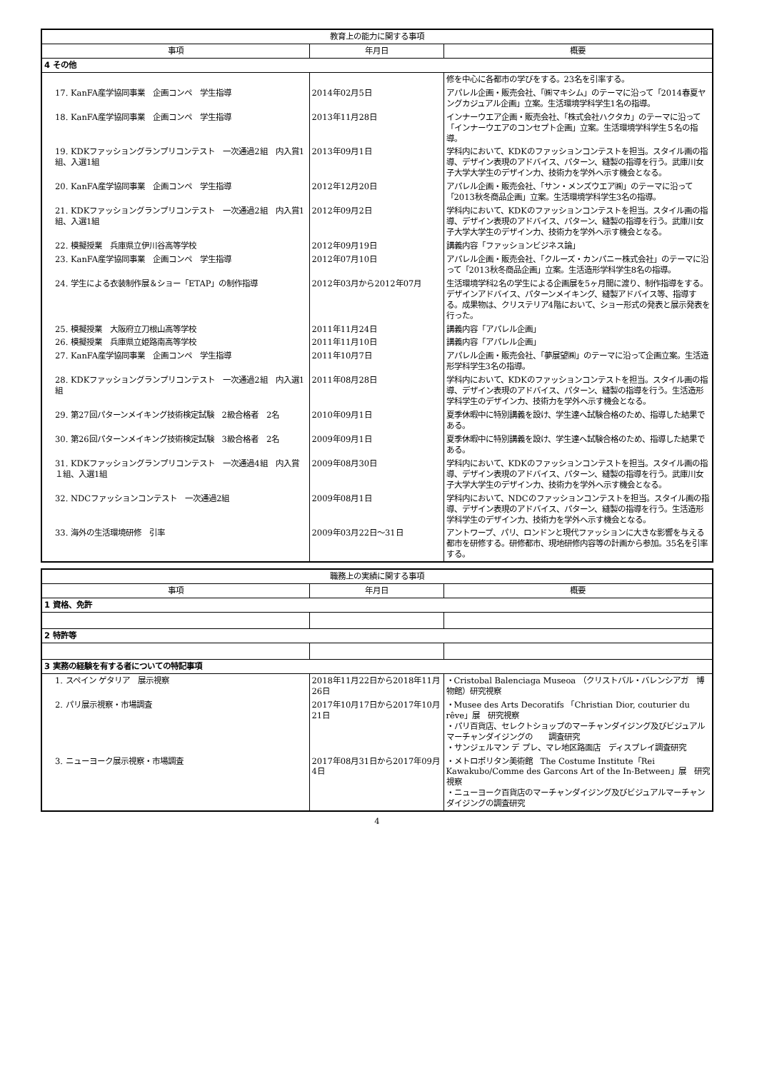| 教育上の能力に関する事項 | | |
| --- | --- | --- |
| 事項 | 年月日 | 概要 |
| 4 その他 | | |
| | | 修を中心に各都市の学びをする。23名を引率する。 |
| 17. KanFA産学協同事業 企画コンペ 学生指導 | 2014年02月5日 | アパレル企画・販売会社、「㈱マキシム」のテーマに沿って「2014春夏ヤングカジュアル企画」立案。生活環境学科学生1名の指導。 |
| 18. KanFA産学協同事業 企画コンペ 学生指導 | 2013年11月28日 | インナーウエア企画・販売会社、「株式会社ハクタカ」のテーマに沿って「インナーウエアのコンセプト企画」立案。生活環境学科学生５名の指導。 |
| 19. KDKファッショングランプリコンテスト 一次通過2組 内入賞1組、入選1組 | 2013年09月1日 | 学科内において、KDKのファッションコンテストを担当。スタイル画の指導、デザイン表現のアドバイス、パターン、縫製の指導を行う。武庫川女子大学大学生のデザイン力、技術力を学外へ示す機会となる。 |
| 20. KanFA産学協同事業 企画コンペ 学生指導 | 2012年12月20日 | アパレル企画・販売会社、「サン・メンズウエア㈱」のテーマに沿って「2013秋冬商品企画」立案。生活環境学科学生3名の指導。 |
| 21. KDKファッショングランプリコンテスト 一次通過2組 内入賞1組、入選1組 | 2012年09月2日 | 学科内において、KDKのファッションコンテストを担当。スタイル画の指導、デザイン表現のアドバイス、パターン、縫製の指導を行う。武庫川女子大学大学生のデザイン力、技術力を学外へ示す機会となる。 |
| 22. 模擬授業 兵庫県立伊川谷高等学校 | 2012年09月19日 | 講義内容「ファッションビジネス論」 |
| 23. KanFA産学協同事業 企画コンペ 学生指導 | 2012年07月10日 | アパレル企画・販売会社、「クルーズ・カンパニー株式会社」のテーマに沿って「2013秋冬商品企画」立案。生活造形学科学生8名の指導。 |
| 24. 学生による衣装制作展＆ショー「ETAP」の制作指導 | 2012年03月から2012年07月 | 生活環境学科2名の学生による企画展を5ヶ月間に渡り、制作指導をする。デザインアドバイス、パターンメイキング、縫製アドバイス等、指導する。成果物は、クリステリア4階において、ショー形式の発表と展示発表を行った。 |
| 25. 模擬授業 大阪府立刀根山高等学校 | 2011年11月24日 | 講義内容「アパレル企画」 |
| 26. 模擬授業 兵庫県立姫路南高等学校 | 2011年11月10日 | 講義内容「アパレル企画」 |
| 27. KanFA産学協同事業 企画コンペ 学生指導 | 2011年10月7日 | アパレル企画・販売会社、「夢展望㈱」のテーマに沿って企画立案。生活造形学科学生3名の指導。 |
| 28. KDKファッショングランプリコンテスト 一次通過2組 内入選1組 | 2011年08月28日 | 学科内において、KDKのファッションコンテストを担当。スタイル画の指導、デザイン表現のアドバイス、パターン、縫製の指導を行う。生活造形学科学生のデザイン力、技術力を学外へ示す機会となる。 |
| 29. 第27回パターンメイキング技術検定試験 2級合格者 2名 | 2010年09月1日 | 夏季休暇中に特別講義を設け、学生達へ試験合格のため、指導した結果である。 |
| 30. 第26回パターンメイキング技術検定試験 3級合格者 2名 | 2009年09月1日 | 夏季休暇中に特別講義を設け、学生達へ試験合格のため、指導した結果である。 |
| 31. KDKファッショングランプリコンテスト 一次通過4組 内入賞１組、入選1組 | 2009年08月30日 | 学科内において、KDKのファッションコンテストを担当。スタイル画の指導、デザイン表現のアドバイス、パターン、縫製の指導を行う。武庫川女子大学大学生のデザイン力、技術力を学外へ示す機会となる。 |
| 32. NDCファッションコンテスト 一次通過2組 | 2009年08月1日 | 学科内において、NDCのファッションコンテストを担当。スタイル画の指導、デザイン表現のアドバイス、パターン、縫製の指導を行う。生活造形学科学生のデザイン力、技術力を学外へ示す機会となる。 |
| 33. 海外の生活環境研修 引率 | 2009年03月22日～31日 | アントワープ、パリ、ロンドンと現代ファッションに大きな影響を与える都市を研修する。研修都市、現地研修内容等の計画から参加。35名を引率する。 |
| 職務上の実績に関する事項 | | |
| --- | --- | --- |
| 事項 | 年月日 | 概要 |
| 1 資格、免許 | | |
| 2 特許等 | | |
| 3 実務の経験を有する者についての特記事項 | | |
| 1. スペイン ゲタリア 展示視察 | 2018年11月22日から2018年11月26日 | ・Cristobal Balenciaga Museoa （クリストバル・バレンシアガ 博物館）研究視察 |
| 2. パリ展示視察・市場調査 | 2017年10月17日から2017年10月21日 | ・Musee des Arts Decoratifs 「Christian Dior, couturier du rêve」展 研究視察 ・パリ百貨店、セレクトショップのマーチャンダイジング及びビジュアルマーチャンダイジングの 調査研究 ・サンジェルマン デ プレ、マレ地区路面店 ディスプレイ調査研究 |
| 3. ニューヨーク展示視察・市場調査 | 2017年08月31日から2017年09月4日 | ・メトロポリタン美術館 The Costume Institute「Rei Kawakubo/Comme des Garcons Art of the In-Between」展 研究視察 ・ニューヨーク百貨店のマーチャンダイジング及びビジュアルマーチャンダイジングの調査研究 |
4